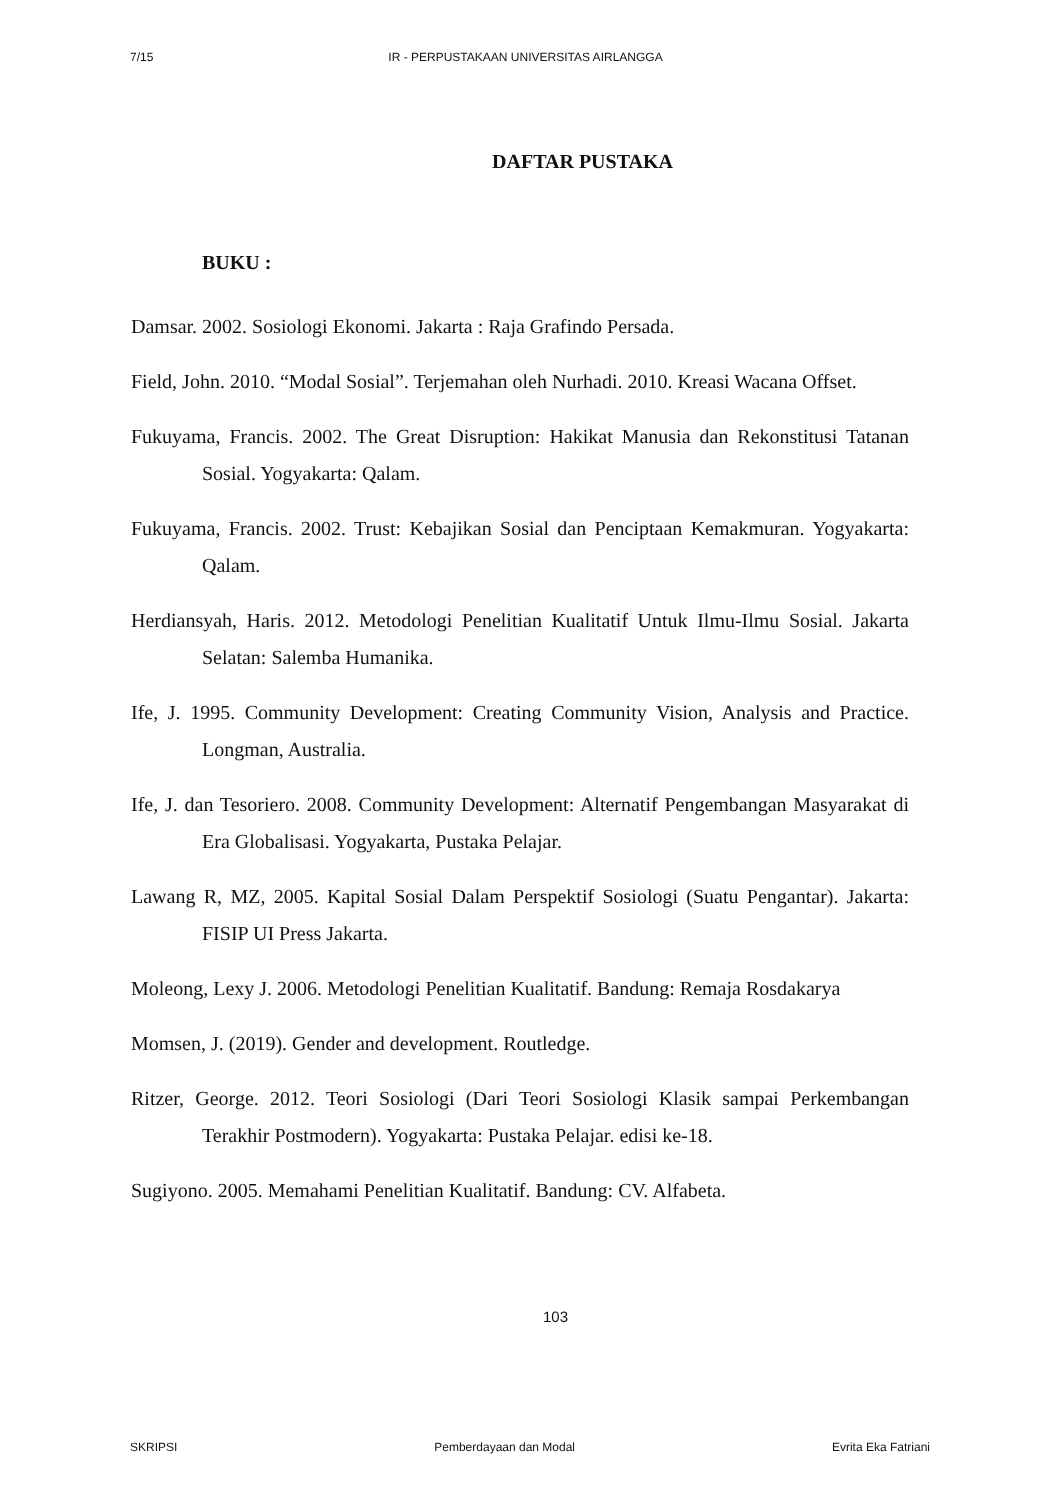7/15 IR - PERPUSTAKAAN UNIVERSITAS AIRLANGGA
DAFTAR PUSTAKA
BUKU :
Damsar. 2002. Sosiologi Ekonomi. Jakarta : Raja Grafindo Persada.
Field, John. 2010. “Modal Sosial”. Terjemahan oleh Nurhadi. 2010. Kreasi Wacana Offset.
Fukuyama, Francis. 2002. The Great Disruption: Hakikat Manusia dan Rekonstitusi Tatanan Sosial. Yogyakarta: Qalam.
Fukuyama, Francis. 2002. Trust: Kebajikan Sosial dan Penciptaan Kemakmuran. Yogyakarta: Qalam.
Herdiansyah, Haris. 2012. Metodologi Penelitian Kualitatif Untuk Ilmu-Ilmu Sosial. Jakarta Selatan: Salemba Humanika.
Ife, J. 1995. Community Development: Creating Community Vision, Analysis and Practice. Longman, Australia.
Ife, J. dan Tesoriero. 2008. Community Development: Alternatif Pengembangan Masyarakat di Era Globalisasi. Yogyakarta, Pustaka Pelajar.
Lawang R, MZ, 2005. Kapital Sosial Dalam Perspektif Sosiologi (Suatu Pengantar). Jakarta: FISIP UI Press Jakarta.
Moleong, Lexy J. 2006. Metodologi Penelitian Kualitatif. Bandung: Remaja Rosdakarya
Momsen, J. (2019). Gender and development. Routledge.
Ritzer, George. 2012. Teori Sosiologi (Dari Teori Sosiologi Klasik sampai Perkembangan Terakhir Postmodern). Yogyakarta: Pustaka Pelajar. edisi ke-18.
Sugiyono. 2005. Memahami Penelitian Kualitatif. Bandung: CV. Alfabeta.
103
SKRIPSI Pemberdayaan dan Modal Evrita Eka Fatriani